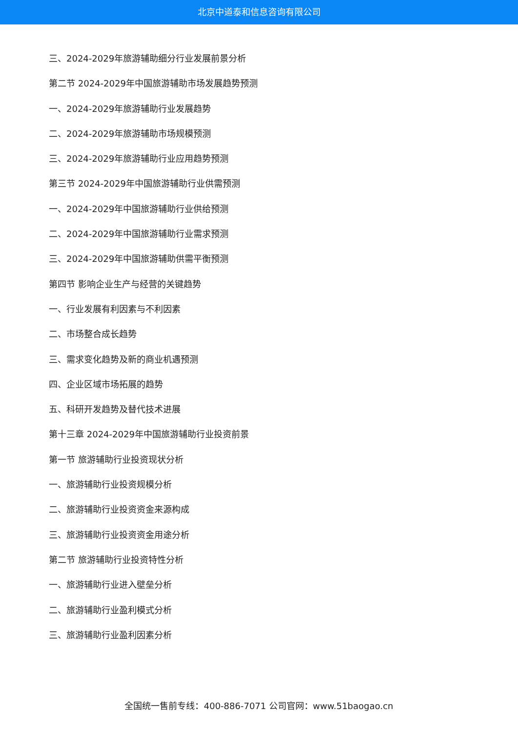北京中道泰和信息咨询有限公司
三、2024-2029年旅游辅助细分行业发展前景分析
第二节 2024-2029年中国旅游辅助市场发展趋势预测
一、2024-2029年旅游辅助行业发展趋势
二、2024-2029年旅游辅助市场规模预测
三、2024-2029年旅游辅助行业应用趋势预测
第三节 2024-2029年中国旅游辅助行业供需预测
一、2024-2029年中国旅游辅助行业供给预测
二、2024-2029年中国旅游辅助行业需求预测
三、2024-2029年中国旅游辅助供需平衡预测
第四节 影响企业生产与经营的关键趋势
一、行业发展有利因素与不利因素
二、市场整合成长趋势
三、需求变化趋势及新的商业机遇预测
四、企业区域市场拓展的趋势
五、科研开发趋势及替代技术进展
第十三章 2024-2029年中国旅游辅助行业投资前景
第一节 旅游辅助行业投资现状分析
一、旅游辅助行业投资规模分析
二、旅游辅助行业投资资金来源构成
三、旅游辅助行业投资资金用途分析
第二节 旅游辅助行业投资特性分析
一、旅游辅助行业进入壁垒分析
二、旅游辅助行业盈利模式分析
三、旅游辅助行业盈利因素分析
全国统一售前专线：400-886-7071 公司官网：www.51baogao.cn